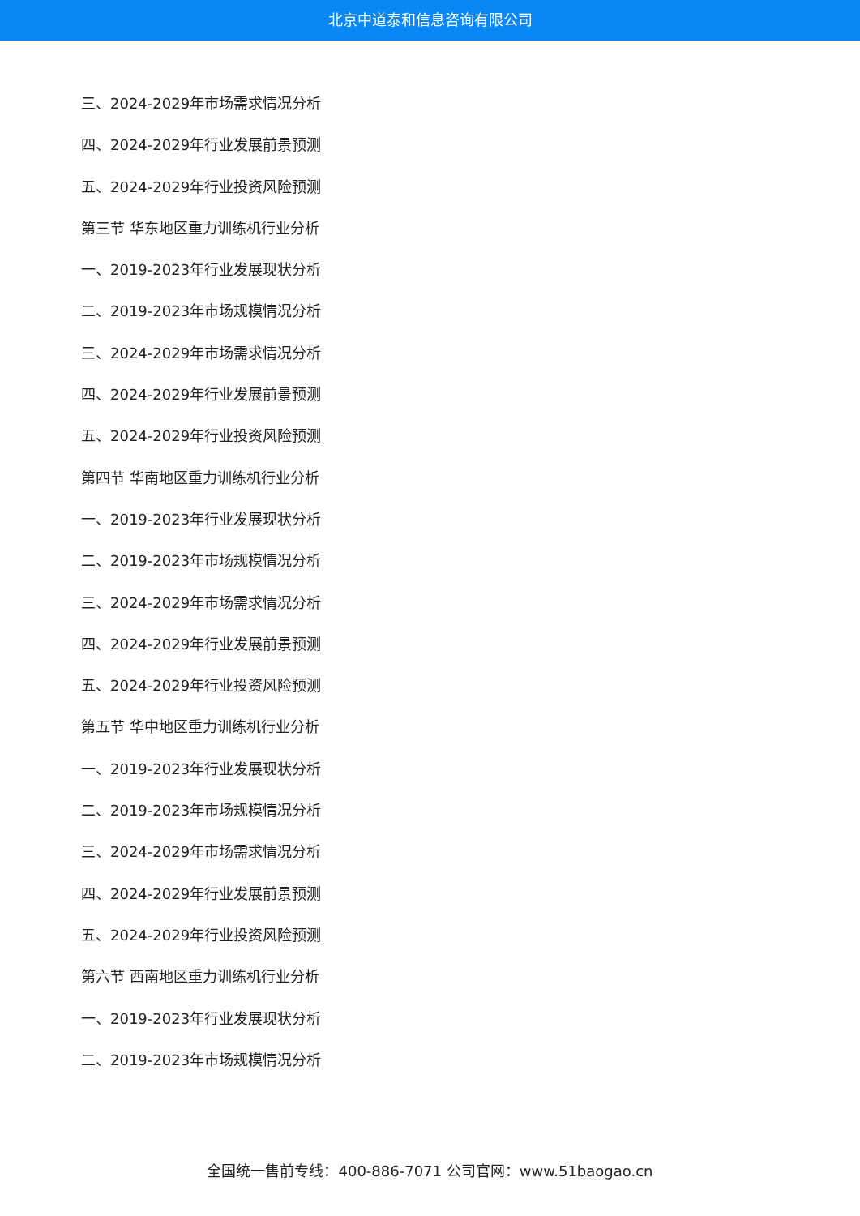北京中道泰和信息咨询有限公司
三、2024-2029年市场需求情况分析
四、2024-2029年行业发展前景预测
五、2024-2029年行业投资风险预测
第三节 华东地区重力训练机行业分析
一、2019-2023年行业发展现状分析
二、2019-2023年市场规模情况分析
三、2024-2029年市场需求情况分析
四、2024-2029年行业发展前景预测
五、2024-2029年行业投资风险预测
第四节 华南地区重力训练机行业分析
一、2019-2023年行业发展现状分析
二、2019-2023年市场规模情况分析
三、2024-2029年市场需求情况分析
四、2024-2029年行业发展前景预测
五、2024-2029年行业投资风险预测
第五节 华中地区重力训练机行业分析
一、2019-2023年行业发展现状分析
二、2019-2023年市场规模情况分析
三、2024-2029年市场需求情况分析
四、2024-2029年行业发展前景预测
五、2024-2029年行业投资风险预测
第六节 西南地区重力训练机行业分析
一、2019-2023年行业发展现状分析
二、2019-2023年市场规模情况分析
全国统一售前专线：400-886-7071 公司官网：www.51baogao.cn